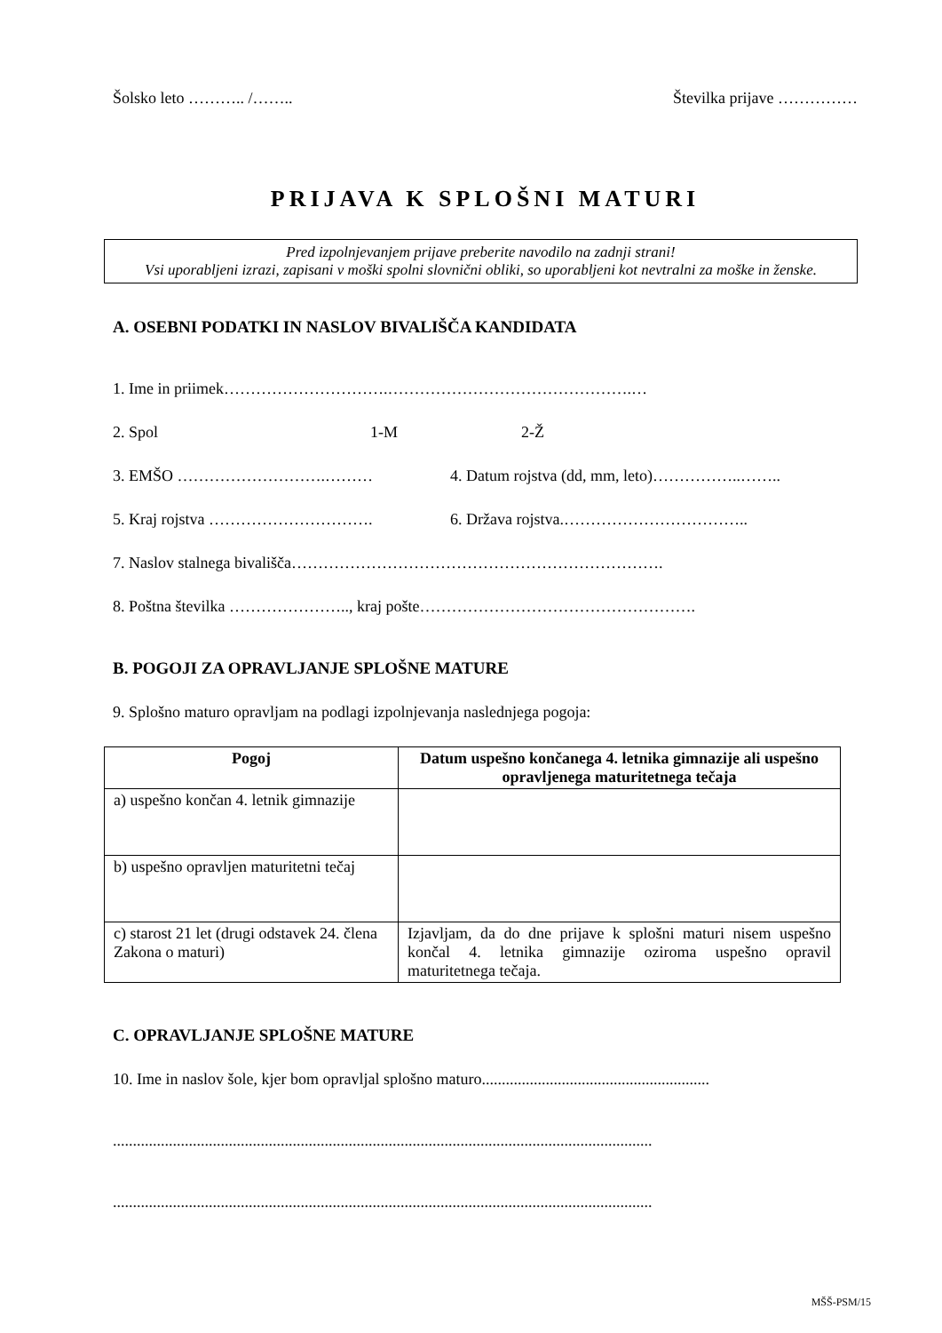Šolsko leto ……….. /…….. Številka prijave ……………
PRIJAVA K SPLOŠNI MATURI
Pred izpolnjevanjem prijave preberite navodilo na zadnji strani!
Vsi uporabljeni izrazi, zapisani v moški spolni slovnični obliki, so uporabljeni kot nevtralni za moške in ženske.
A. OSEBNI PODATKI IN NASLOV BIVALIŠČA KANDIDATA
1. Ime in priimek………………………….……………………………………….…
2. Spol 1-M 2-Ž
3. EMŠO ……………………….……… 4. Datum rojstva (dd, mm, leto)……………..……..
5. Kraj rojstva …………………………. 6. Država rojstva.……………………………..
7. Naslov stalnega bivališča…………………………………………………………….
8. Poštna številka ………………….., kraj pošte…………………………………………….
B. POGOJI ZA OPRAVLJANJE SPLOŠNE MATURE
9. Splošno maturo opravljam na podlagi izpolnjevanja naslednjega pogoja:
| Pogoj | Datum uspešno končanega 4. letnika gimnazije ali uspešno opravljenega maturitetnega tečaja |
| --- | --- |
| a) uspešno končan 4. letnik gimnazije | |
| b) uspešno opravljen maturitetni tečaj | |
| c) starost 21 let (drugi odstavek 24. člena Zakona o maturi) | Izjavljam, da do dne prijave k splošni maturi nisem uspešno končal 4. letnika gimnazije oziroma uspešno opravil maturitetnega tečaja. |
C. OPRAVLJANJE SPLOŠNE MATURE
10. Ime in naslov šole, kjer bom opravljal splošno maturo.........................................................
.......................................................................................................................................
.......................................................................................................................................
MŠŠ-PSM/15